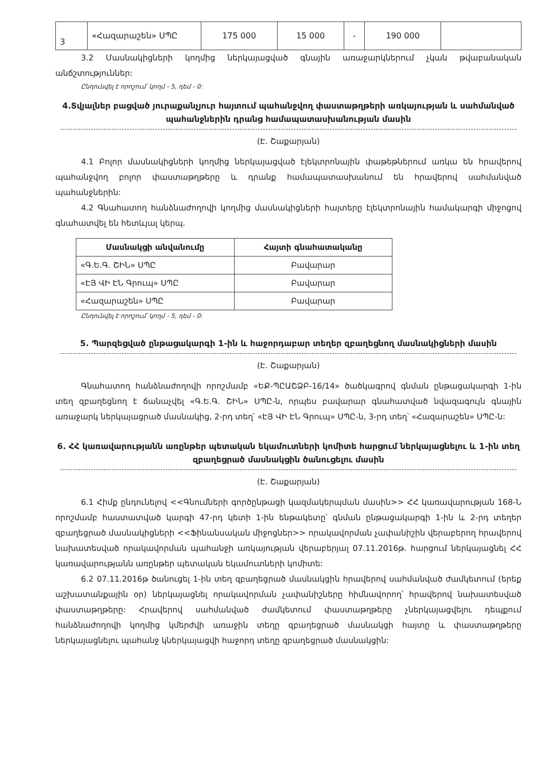| 3 | «Հազարաշեն» ՍՊԸ | 175 000 | 15 000 | - | 190 000 | |
3.2 Մասնակիցների կողմից ներկայացված գնային առաջարկներում չկան թվաբանական անճշտություններ:
Ընդունվել է որոշում՝ կողմ - 5, դեմ - 0:
4.Տվյալներ բացված յուրաքանչյուր հայտում պահանջվող փաստաթղթերի առկայության և սահմանված պահանջներին դրանց համապատասխանության մասին
(Է. Շաքարյան)
4.1 Բոլոր մասնակիցների կողմից ներկայացված էլեկտրոնային փաթեթներում առկա են հրավերով պահանջվող բոլոր փաստաթղթերը և դրանք համապատասխանում են հրավերով սահմանված պահանջներին:
4.2 Գնահատող հանձնաժողովի կողմից մասնակիցների հայտերը էլեկտրոնային համակարգի միջոցով գնահատվել են հետևյալ կերպ.
| Մասնակցի անվանումը | Հայտի գնահատականը |
| --- | --- |
| «Գ.Ե.Գ. ՇԻՆ» ՍՊԸ | Բավարար |
| «ԷՅ ՎԻ ԷՆ Գրուպ» ՍՊԸ | Բավարար |
| «Հազարաշեն» ՍՊԸ | Բավարար |
Ընդունվել է որոշում՝ կողմ - 5, դեմ - 0:
5. Պարզեցված ընթացակարգի 1-ին և հաջորդաբար տեղեր զբաղեցնող մասնակիցների մասին
(Է. Շաքարյան)
Գնահատող հանձնաժողովի որոշմամբ «ԵՔ-ՊԸԱՇՁԲ-16/14» ծածկագրով գնման ընթացակարգի 1-ին տեղ զբաղեցնող է ճանաչվել «Գ.Ե.Գ. ՇԻՆ» ՍՊԸ-ն, որպես բավարար գնահատված նվազագույն գնային առաջարկ ներկայացրած մասնակից, 2-րդ տեղ՝ «ԷՅ ՎԻ ԷՆ Գրուպ» ՍՊԸ-ն, 3-րդ տեղ՝ «Հազարաշեն» ՍՊԸ-ն:
6. ՀՀ կառավարությանն առընթեր պետական եկամուտների կոմիտե հարցում ներկայացնելու և 1-ին տեղ զբաղեցրած մասնակցին ծանուցելու մասին
(Է. Շաքարյան)
6.1 Հիմք ընդունելով <<Գնումների գործընթացի կազմակերպման մասին>> ՀՀ կառավարության 168-Ն որոշմամբ հաստատված կարգի 47-րդ կետի 1-ին ենթակետը՝ գնման ընթացակարգի 1-ին և 2-րդ տեղեր զբաղեցրած մասնակիցների <<Ֆինանսական միջոցներ>> որակավորման չափանիշին վերաբերող հրավերով նախատեսված որակավորման պահանջի առկայության վերաբերյալ 07.11.2016թ. հարցում ներկայացնել ՀՀ կառավարությանն առընթեր պետական եկամուտների կոմիտե:
6.2 07.11.2016թ ծանուցել 1-ին տեղ զբաղեցրած մասնակցին հրավերով սահմանված ժամկետում (երեք աշխատանքային օր) ներկայացնել որակավորման չափանիշները հիմնավորող՝ հրավերով նախատեսված փաստաթղթերը: Հրավերով սահմանված ժամկետում փաստաթղթերը չներկայացվելու դեպքում հանձնաժողովի կողմից կմերժվի առաջին տեղը զբաղեցրած մասնակցի հայտը և փաստաթղթերը ներկայացնելու պահանջ կներկայացվի հաջորդ տեղը զբաղեցրած մասնակցին: